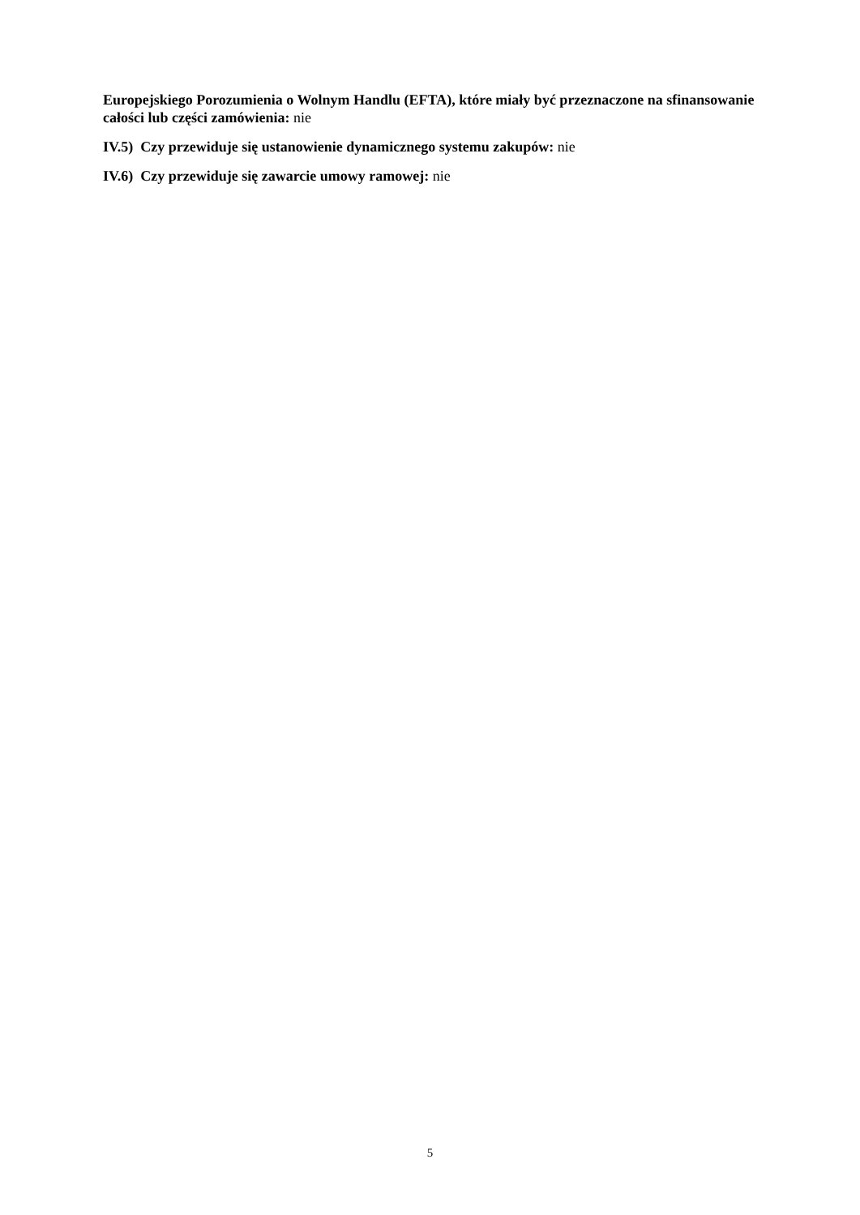Europejskiego Porozumienia o Wolnym Handlu (EFTA), które miały być przeznaczone na sfinansowanie całości lub części zamówienia: nie
IV.5) Czy przewiduje się ustanowienie dynamicznego systemu zakupów: nie
IV.6) Czy przewiduje się zawarcie umowy ramowej: nie
5